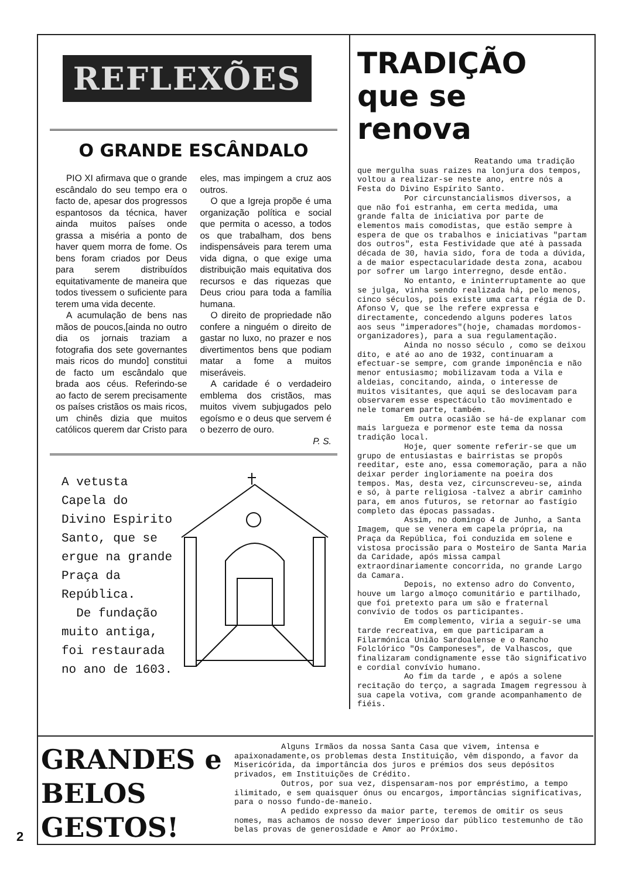REFLEXÕES
O GRANDE ESCÂNDALO
PIO XI afirmava que o grande escândalo do seu tempo era o facto de, apesar dos progressos espantosos da técnica, haver ainda muitos países onde grassa a miséria a ponto de haver quem morra de fome. Os bens foram criados por Deus para serem distribuídos equitativamente de maneira que todos tivessem o suficiente para terem uma vida decente.
A acumulação de bens nas mãos de poucos,[ainda no outro dia os jornais traziam a fotografia dos sete governantes mais ricos do mundo] constitui de facto um escândalo que brada aos céus. Referindo-se ao facto de serem precisamente os países cristãos os mais ricos, um chinês dizia que muitos católicos querem dar Cristo para eles, mas impingem a cruz aos outros.
O que a Igreja propõe é uma organização política e social que permita o acesso, a todos os que trabalham, dos bens indispensáveis para terem uma vida digna, o que exige uma distribuição mais equitativa dos recursos e das riquezas que Deus criou para toda a família humana.
O direito de propriedade não confere a ninguém o direito de gastar no luxo, no prazer e nos divertimentos bens que podiam matar a fome a muitos miseráveis.
A caridade é o verdadeiro emblema dos cristãos, mas muitos vivem subjugados pelo egoísmo e o deus que servem é o bezerro de ouro.
P. S.
A vetusta Capela do Divino Espirito Santo, que se ergue na grande Praça da República.
De fundação muito antiga, foi restaurada no ano de 1603.
TRADIÇÃO que se renova
Reatando uma tradição
que mergulha suas raizes na lonjura dos tempos, voltou a realizar-se neste ano, entre nós a Festa do Divino Espírito Santo.
Por circunstancialismos diversos, a que não foi estranha, em certa medida, uma grande falta de iniciativa por parte de elementos mais comodistas, que estão sempre à espera de que os trabalhos e iniciativas "partam dos outros", esta Festividade que até à passada década de 30, havia sido, fora de toda a dúvida, a de maior espectacularidade desta zona, acabou por sofrer um largo interregno, desde então.
No entanto, e ininterruptamente ao que se julga, vinha sendo realizada há, pelo menos, cinco séculos, pois existe uma carta régia de D. Afonso V, que se lhe refere expressa e directamente, concedendo alguns poderes latos aos seus "imperadores"(hoje, chamadas mordomos-organizadores), para a sua regulamentação.
Ainda no nosso século , como se deixou dito, e até ao ano de 1932, continuaram a efectuar-se sempre, com grande imponência e não menor entusiasmo; mobilizavam toda a Vila e aldeias, concitando, ainda, o interesse de muitos visitantes, que aqui se deslocavam para observarem esse espectáculo tão movimentado e nele tomarem parte, também.
Em outra ocasião se há-de explanar com mais largueza e pormenor este tema da nossa tradição local.
Hoje, quer somente referir-se que um grupo de entusiastas e bairristas se propôs reeditar, este ano, essa comemoração, para a não deixar perder ingloriamente na poeira dos tempos. Mas, desta vez, circunscreveu-se, ainda e só, à parte religiosa -talvez a abrir caminho para, em anos futuros, se retornar ao fastígio completo das épocas passadas.
Assim, no domingo 4 de Junho, a Santa Imagem, que se venera em capela própria, na Praça da República, foi conduzida em solene e vistosa procissão para o Mosteiro de Santa Maria da Caridade, após missa campal extraordinariamente concorrida, no grande Largo da Camara.
Depois, no extenso adro do Convento, houve um largo almoço comunitário e partilhado, que foi pretexto para um são e fraternal convívio de todos os participantes.
Em complemento, viria a seguir-se uma tarde recreativa, em que participaram a Filarmónica União Sardoalense e o Rancho Folclórico "Os Camponeses", de Valhascos, que finalizaram condignamente esse tão significativo e cordial convívio humano.
Ao fim da tarde , e após a solene recitação do terço, a sagrada Imagem regressou à sua capela votiva, com grande acompanhamento de fiéis.
GRANDES e
BELOS
GESTOS!
Alguns Irmãos da nossa Santa Casa que vivem, intensa e apaixonadamente,os problemas desta Instituição, vêm dispondo, a favor da Misericórida, da importância dos juros e prémios dos seus depósitos privados, em Instituições de Crédito.
Outros, por sua vez, dispensaram-nos por empréstimo, a tempo ilimitado, e sem quaisquer ónus ou encargos, importâncias significativas, para o nosso fundo-de-maneio.
A pedido expresso da maior parte, teremos de omitir os seus nomes, mas achamos de nosso dever imperioso dar público testemunho de tão belas provas de generosidade e Amor ao Próximo.
2